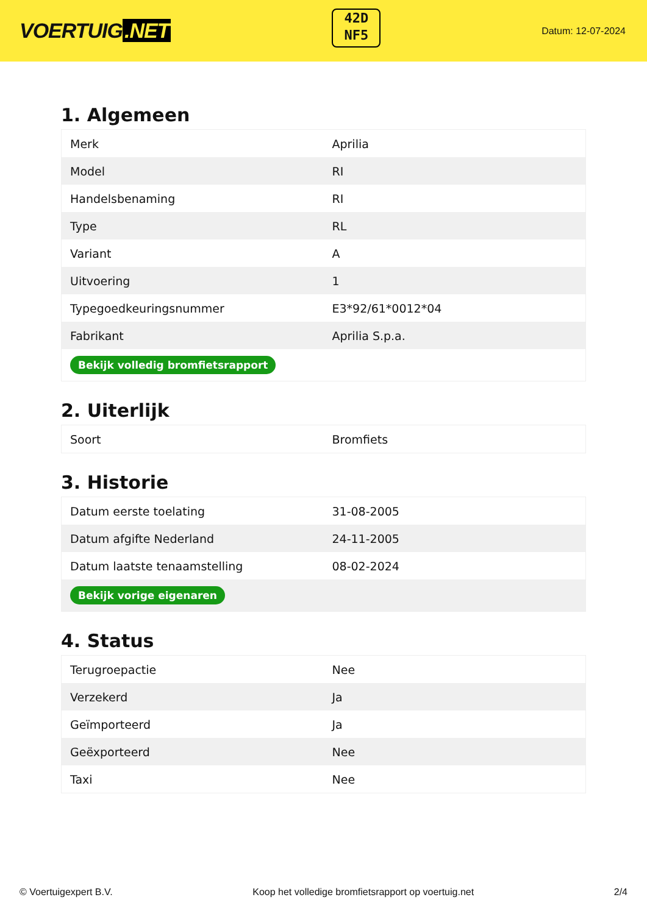VOERTUIG.NET
42D
NF5
Datum: 12-07-2024
1. Algemeen
| Merk | Aprilia |
| Model | RI |
| Handelsbenaming | RI |
| Type | RL |
| Variant | A |
| Uitvoering | 1 |
| Typegoedkeuringsnummer | E3*92/61*0012*04 |
| Fabrikant | Aprilia S.p.a. |
| Bekijk volledig bromfietsrapport | |
2. Uiterlijk
| Soort | Bromfiets |
3. Historie
| Datum eerste toelating | 31-08-2005 |
| Datum afgifte Nederland | 24-11-2005 |
| Datum laatste tenaamstelling | 08-02-2024 |
| Bekijk vorige eigenaren | |
4. Status
| Terugroepactie | Nee |
| Verzekerd | Ja |
| Geïmporteerd | Ja |
| Geëxporteerd | Nee |
| Taxi | Nee |
© Voertuigexpert B.V. Koop het volledige bromfietsrapport op voertuig.net 2/4